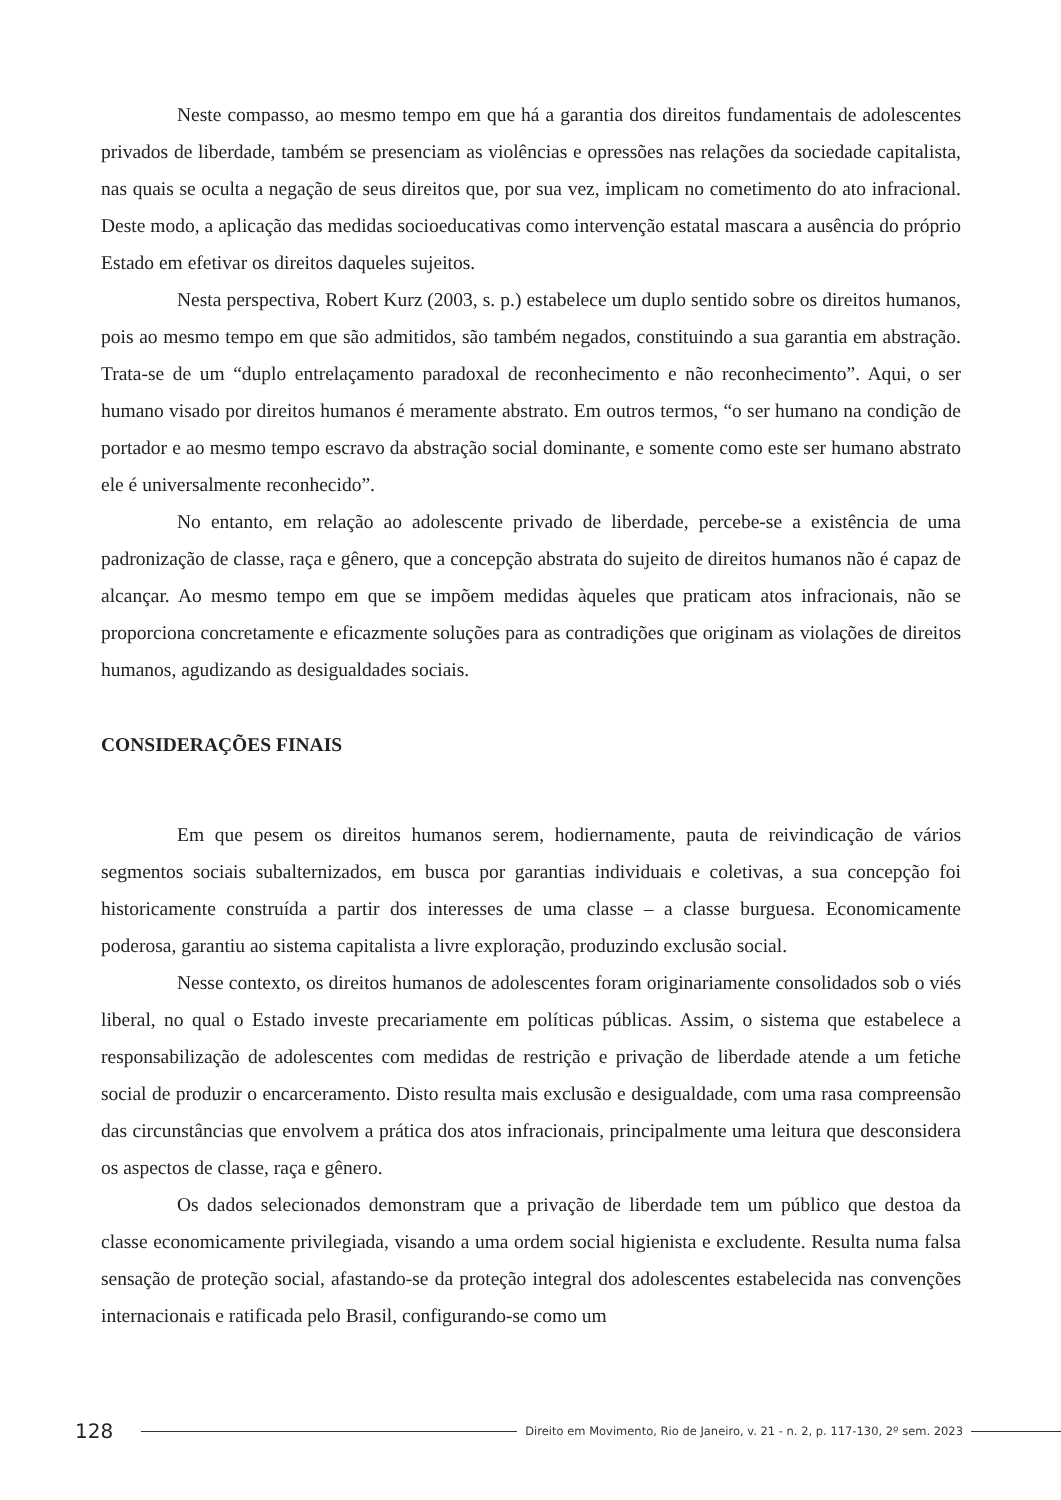Neste compasso, ao mesmo tempo em que há a garantia dos direitos fundamentais de adolescentes privados de liberdade, também se presenciam as violências e opressões nas relações da sociedade capitalista, nas quais se oculta a negação de seus direitos que, por sua vez, implicam no cometimento do ato infracional. Deste modo, a aplicação das medidas socioeducativas como intervenção estatal mascara a ausência do próprio Estado em efetivar os direitos daqueles sujeitos.
Nesta perspectiva, Robert Kurz (2003, s. p.) estabelece um duplo sentido sobre os direitos humanos, pois ao mesmo tempo em que são admitidos, são também negados, constituindo a sua garantia em abstração. Trata-se de um “duplo entrelaçamento paradoxal de reconhecimento e não reconhecimento”. Aqui, o ser humano visado por direitos humanos é meramente abstrato. Em outros termos, “o ser humano na condição de portador e ao mesmo tempo escravo da abstração social dominante, e somente como este ser humano abstrato ele é universalmente reconhecido”.
No entanto, em relação ao adolescente privado de liberdade, percebe-se a existência de uma padronização de classe, raça e gênero, que a concepção abstrata do sujeito de direitos humanos não é capaz de alcançar. Ao mesmo tempo em que se impõem medidas àqueles que praticam atos infracionais, não se proporciona concretamente e eficazmente soluções para as contradições que originam as violações de direitos humanos, agudizando as desigualdades sociais.
CONSIDERAÇÕES FINAIS
Em que pesem os direitos humanos serem, hodiernamente, pauta de reivindicação de vários segmentos sociais subalternizados, em busca por garantias individuais e coletivas, a sua concepção foi historicamente construída a partir dos interesses de uma classe – a classe burguesa. Economicamente poderosa, garantiu ao sistema capitalista a livre exploração, produzindo exclusão social.
Nesse contexto, os direitos humanos de adolescentes foram originariamente consolidados sob o viés liberal, no qual o Estado investe precariamente em políticas públicas. Assim, o sistema que estabelece a responsabilização de adolescentes com medidas de restrição e privação de liberdade atende a um fetiche social de produzir o encarceramento. Disto resulta mais exclusão e desigualdade, com uma rasa compreensão das circunstâncias que envolvem a prática dos atos infracionais, principalmente uma leitura que desconsidera os aspectos de classe, raça e gênero.
Os dados selecionados demonstram que a privação de liberdade tem um público que destoa da classe economicamente privilegiada, visando a uma ordem social higienista e excludente. Resulta numa falsa sensação de proteção social, afastando-se da proteção integral dos adolescentes estabelecida nas convenções internacionais e ratificada pelo Brasil, configurando-se como um
128 Direito em Movimento, Rio de Janeiro, v. 21 - n. 2, p. 117-130, 2º sem. 2023